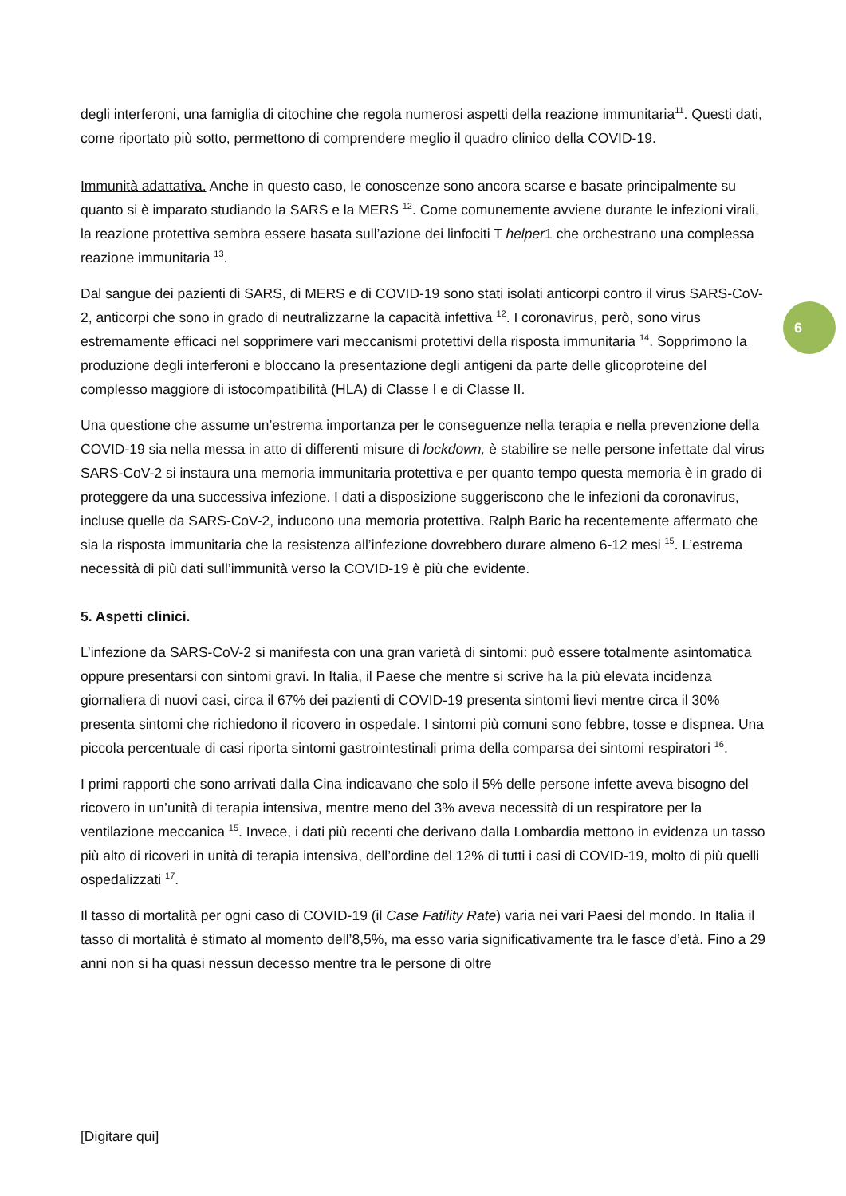6
degli interferoni, una famiglia di citochine che regola numerosi aspetti della reazione immunitaria<sup>11</sup>. Questi dati, come riportato più sotto, permettono di comprendere meglio il quadro clinico della COVID-19.
Immunità adattativa. Anche in questo caso, le conoscenze sono ancora scarse e basate principalmente su quanto si è imparato studiando la SARS e la MERS <sup>12</sup>. Come comunemente avviene durante le infezioni virali, la reazione protettiva sembra essere basata sull’azione dei linfociti T helper1 che orchestrano una complessa reazione immunitaria <sup>13</sup>.
Dal sangue dei pazienti di SARS, di MERS e di COVID-19 sono stati isolati anticorpi contro il virus SARS-CoV-2, anticorpi che sono in grado di neutralizzarne la capacità infettiva <sup>12</sup>. I coronavirus, però, sono virus estremamente efficaci nel sopprimere vari meccanismi protettivi della risposta immunitaria <sup>14</sup>. Sopprimono la produzione degli interferoni e bloccano la presentazione degli antigeni da parte delle glicoproteine del complesso maggiore di istocompatibilità (HLA) di Classe I e di Classe II.
Una questione che assume un’estrema importanza per le conseguenze nella terapia e nella prevenzione della COVID-19 sia nella messa in atto di differenti misure di lockdown, è stabilire se nelle persone infettate dal virus SARS-CoV-2 si instaura una memoria immunitaria protettiva e per quanto tempo questa memoria è in grado di proteggere da una successiva infezione. I dati a disposizione suggeriscono che le infezioni da coronavirus, incluse quelle da SARS-CoV-2, inducono una memoria protettiva. Ralph Baric ha recentemente affermato che sia la risposta immunitaria che la resistenza all’infezione dovrebbero durare almeno 6-12 mesi <sup>15</sup>. L’estrema necessità di più dati sull’immunità verso la COVID-19 è più che evidente.
5. Aspetti clinici.
L’infezione da SARS-CoV-2 si manifesta con una gran varietà di sintomi: può essere totalmente asintomatica oppure presentarsi con sintomi gravi. In Italia, il Paese che mentre si scrive ha la più elevata incidenza giornaliera di nuovi casi, circa il 67% dei pazienti di COVID-19 presenta sintomi lievi mentre circa il 30% presenta sintomi che richiedono il ricovero in ospedale. I sintomi più comuni sono febbre, tosse e dispnea. Una piccola percentuale di casi riporta sintomi gastrointestinali prima della comparsa dei sintomi respiratori <sup>16</sup>.
I primi rapporti che sono arrivati dalla Cina indicavano che solo il 5% delle persone infette aveva bisogno del ricovero in un’unità di terapia intensiva, mentre meno del 3% aveva necessità di un respiratore per la ventilazione meccanica <sup>15</sup>. Invece, i dati più recenti che derivano dalla Lombardia mettono in evidenza un tasso più alto di ricoveri in unità di terapia intensiva, dell’ordine del 12% di tutti i casi di COVID-19, molto di più quelli ospedalizzati <sup>17</sup>.
Il tasso di mortalità per ogni caso di COVID-19 (il Case Fatility Rate) varia nei vari Paesi del mondo. In Italia il tasso di mortalità è stimato al momento dell’8,5%, ma esso varia significativamente tra le fasce d’età. Fino a 29 anni non si ha quasi nessun decesso mentre tra le persone di oltre
[Digitare qui]